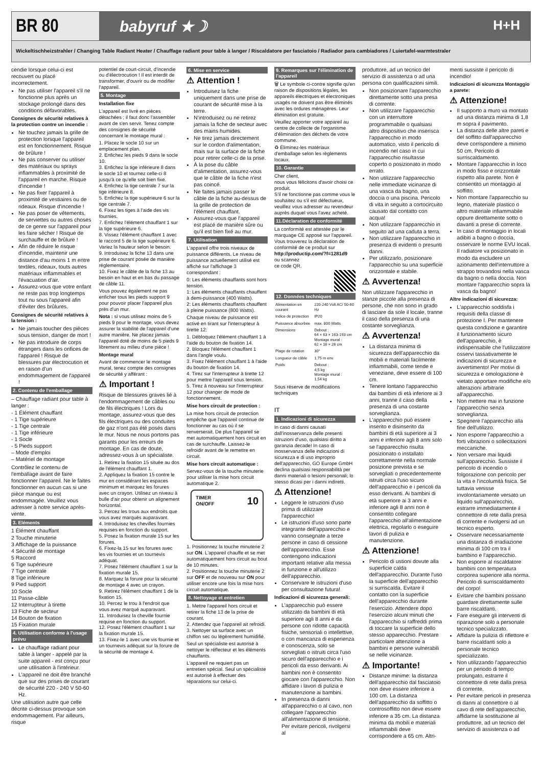BR 80
babyruf ★☽
H+H
Wickeltischheizstrahler / Changing Table Radiant Heater / Chauffage radiant pour table à langer / Riscaldatore per fasciatoio / Radiador para cambiadores / Luiertafel-warmtestraler
cendie lorsque celui-ci est recouvert ou placé incorrectement.
Ne pas utiliser l'appareil s'il ne fonctionne plus après un stockage prolongé dans des conditions défavorables.
Consignes de sécurité relatives à la protection contre un incendie :
Ne touchez jamais la grille de protection lorsque l'appareil est en fonctionnement. Risque de brûlure !
Ne pas conserver ou utiliser des matériaux ou sprays inflammables à proximité de l'appareil en marche. Risque d'incendie !
Ne pas fixer l'appareil à proximité de vestiaires ou de rideaux. Risque d'incendie !
Ne pas poser de vêtements, de serviettes ou autres choses de ce genre sur l'appareil pour les faire sécher ! Risque de surchauffe et de brûlure !
Afin de réduire le risque d'incendie, maintenir une distance d'au moins 1 m entre textiles, rideaux, touts autres matériaux inflammables et l'évacuation d'air.
Assurez-vous que votre enfant ne reste pas trop longtemps tout nu sous l'appareil afin d'éviter des brûlures.
Consignes de sécurité relatives à la tension :
Ne jamais toucher des pièces sous tension, danger de mort !
Ne pas introduire de corps étrangers dans les orifices de l'appareil ! Risque de blessures par électrocution et en raison d'un endommagement de l'appareil !
2. Contenu de l'emballage
– Chauffage radiant pour table à langer :
- 1 Élément chauffant
- 1 Tige supérieure
- 1 Tige centrale
- 1 Tige inférieure
- 1 Socle
- 5 Pieds support
– Mode d'emploi
– Matériel de montage
Contrôlez le contenu de l'emballage avant de faire fonctionner l'appareil. Ne le faites fonctionner en aucun cas si une pièce manque ou est endommagée. Veuillez vous adresser à notre service après-vente.
3. Eléments
1 Élément chauffant
2 Touche minuterie
3 Affichage de la puissance
4 Sécurité de montage
5 Raccord
6 Tige supérieure
7 Tige centrale
8 Tige inférieure
9 Pied support
10 Socle
11 Passe-câble
12 Interrupteur à tirette
13 Fiche de secteur
14 Bouton de fixation
15 Fixation murale
4. Utilisation conforme à l'usage prévu
Le chauffage radiant pour table à langer - appelé par la suite appareil - est conçu pour une utilisation à l'intérieur.
L'appareil ne doit être branché que sur des prises de courant de sécurité 220 - 240 V 50-60 Hz.
Une utilisation autre que celle décrite ci-dessus provoque son endommagement. Par ailleurs, risque
potentiel de court-circuit, d'incendie ou d'électrocution ! Il est interdit de transformer, d'ouvrir ou de modifier l'appareil.
5. Montage
Installation fixe
L'appareil est livré en pièces détachées ; il faut donc l'assembler avant de s'en servir. Tenez compte des consignes de sécurité concernant le montage mural :
1. Placez le socle 10 sur un emplacement plan.
2. Enfichez les pieds 9 dans le socle 10.
3. Enfichez la tige inférieure 8 dans le socle 10 et tournez celle-ci 8 jusqu'à ce qu'elle soit bien fixe.
4. Enfichez la tige centrale 7 sur la tige inférieure 8.
5. Enfichez la tige supérieure 6 sur la tige centrale 7.
6. Fixez les tiges à l'aide des vis fournies.
7. Enfichez l'élément chauffant 1 sur la tige supérieure 6.
8. Vissez l'élément chauffant 1 avec le raccord 5 de la tige supérieure 6. Variez la hauteur selon le besoin.
9. Introduisez la fiche 13 dans une prise de courant posée de manière réglementaire.
10. Fixez le câble de la fiche 13 au besoin en haut et en bas du passage de câble 11.
Vous pouvez également ne pas enficher tous les pieds support 9 pour pouvoir placer l'appareil plus près d'un mur.
Nota : si vous utilisez moins de 5 pieds 9 pour le montage, vous devez assurer la stabilité de l'appareil d'une autre manière. Ne placez jamais l'appareil doté de moins de 5 pieds 9 librement au milieu d'une pièce !
Montage mural
Avant de commencer le montage mural, tenez compte des consignes de sécurité y afférant :
⚠ Important !
Risque de blessures graves lié à l'endommagement de câbles ou de fils électriques ! Lors du montage, assurez-vous que des fils électriques ou des conduites de gaz n'ont pas été posés dans le mur. Nous ne nous portons pas garants pour les erreurs de montage. En cas de doute, adressez-vous à un spécialiste.
1. Retirez la fixation 15 située au dos de l'élément chauffant 1.
2. Appliquez la fixation 15 contre le mur en considérant les espaces minimum et marquez les forures avec un crayon. Utilisez un niveau à bulle d'air pour obtenir un alignement horizontal.
3. Percez les trous aux endroits que vous avez marqués auparavant.
4. Introduisez les chevilles fournies requises en fonction du support.
5. Posez la fixation murale 15 sur les forures.
6. Fixez-la 15 sur les forures avec les vis fournies et un tournevis adéquat.
7. Posez l'élément chauffant 1 sur la fixation murale 15.
8. Marquez la forure pour la sécurité de montage 4 avec un crayon.
9. Retirez l'élément chauffant 1 de la fixation 15.
10. Percez le trou à l'endroit que vous avez marqué auparavant.
11. Introduisez la cheville fournie requise en fonction du support.
12. Posez l'élément chauffant 1 sur la fixation murale 15.
13. Fixez-le 1 avec une vis fournie et un tournevis adéquat sur la forure de la sécurité de montage 4.
6. Mise en service
⚠ Attention !
Introduisez la fiche uniquement dans une prise de courant de sécurité mise à la terre.
N'introduisez ou ne retirez jamais la fiche de secteur avec des mains humides.
Ne tirez jamais directement sur le cordon d'alimentation, mais sur la surface de la fiche pour retirer celle-ci de la prise.
À la pose du câble d'alimentation, assurez-vous que le câble de la fiche n'est pas coincé.
Ne faites jamais passer le câble de la fiche au-dessus de la grille de protection de l'élément chauffant.
Assurez-vous que l'appareil est placé de manière sûre ou qu'il est bien fixé au mur.
7. Utilisation
L'appareil offre trois niveaux de puissance différents. Le niveau de puissance actuellement utilisé est affiché sur l'affichage 3 correspondant :
0: Les éléments chauffants sont hors tension.
1: Les éléments chauffants chauffent à demi-puissance (400 Watts).
2: Les éléments chauffants chauffent à pleine puissance (800 Watts).
Chaque niveau de puissance est activé en tirant sur l'interrupteur à tirette 12:
1. Débloquez l'élément chauffant 1 à l'aide du bouton de fixation 14.
2. Bloquez l'élément chauffant 1 dans l'angle voulu.
3. Fixez l'élément chauffant 1 à l'aide du bouton de fixation 14.
4. Tirez sur l'interrupteur à tirette 12 pour mettre l'appareil sous tension.
5. Tirez à nouveau sur l'interrupteur 12 pour changer de mode de fonctionnement.
Mise hors circuit de protection :
La mise hors circuit de protection empêche que l'appareil continue de fonctionner au cas où il se renverserait. De plus l'appareil se met automatiquement hors circuit en cas de surchauffe. Laissez-le refroidir avant de le remettre en circuit.
Mise hors circuit automatique :
Servez-vous de la touche minuterie pour utiliser la mise hors circuit automatique 2.
TIMER
ON/OFF 10
1. Positionnez la touche minuterie 2 sur ON. L'appareil chauffe et se met automatiquement hors circuit au bout de 10 minutes.
2. Positionnez la touche minuterie 2 sur OFF et de nouveau sur ON pour utiliser encore une fois la mise hors circuit automatique.
8. Nettoyage et entretien
1. Mettre l'appareil hors circuit et retirer la fiche 13 de la prise de courant.
2. Attendez que l'appareil ait refroidi.
3. Nettoyer sa surface avec un chiffon sec ou légèrement humidifié.
Seul un spécialiste est autorisé à nettoyer le réflecteur et les éléments chauffants.
L'appareil ne requiert pas un entretien spécial. Seul un spécialiste est autorisé à effectuer des réparations sur celui-ci.
9. Remarques sur l'élimination de l'appareil
🗑 Le symbole ci-contre signifie qu'en raison de dispositions légales, les appareils électriques et électroniques usagés ne doivent pas être éliminés avec les ordures ménagères. Leur élimination est gratuite.
Veuillez apporter votre appareil au centre de collecte de l'organisme d'élimination des déchets de votre commune.
♻ Éliminez-les matériaux d'emballage selon les règlements locaux.
10. Garantie
Cher client,
nous vous félicitons d'avoir choisi ce produit.
S'il ne fonctionne pas comme vous le souhaitez ou s'il est défectueux, veuillez vous adresser au revendeur auprès duquel vous l'avez acheté.
11.Déclaration de conformité
La conformité est attestée par le marquage CE apposé sur l'appareil.
Vous trouverez la déclaration de conformité de ce produit sur
http://productip.com/?f=1281d9
ou scannez
ce code QR.
12. Données techniques
| Alimentation en courant | 220-240 Volt AC/ 50-60 Hz |
| Indice de protection | IP20 |
| Puissance absorbée | max. 800 Watts |
| Dimensions | Debout : 64 × 63 × 163-193 cm Montage mural : 62 × 16 × 26 cm |
| Plage de rotation | 30° |
| Longueur de câble | 1,75 m env. |
| Poids | Debout : 4,5 kg Montage mural : 1,54 kg |
Sous réserve de modifications techniques
IT
1. Indicazioni di sicurezza
In caso di danni causati dall'inosservanza delle presenti istruzioni d'uso, qualsiasi diritto a garanzia decade! In caso di inosservanza delle indicazioni di sicurezza e di uso improprio dell'apparecchio, GO Europe GmbH declina qualsiasi responsabilità per danni materiali o lesioni personali; lo stesso dicasi per i danni indiretti.
⚠ Attenzione!
Leggere le istruzioni d'uso prima di utilizzare l'apparecchio!
Le istruzioni d'uso sono parte integrante dell'apparecchio e vanno consegnate a terze persone in caso di cessione dell'apparecchio. Esse contengono indicazioni importanti relative alla messa in funzione e all'utilizzo dell'apparecchio.
Conservare le istruzioni d'uso per consultazione futura!
Indicazioni di sicurezza generali:
L'apparecchio può essere utilizzato da bambini di età superiore agli 8 anni e da persone con ridotte capacità fisiche, sensoriali o intellettive, o con mancanza di esperienza e conoscenza, solo se sorvegliati o istruiti circa l'uso sicuro dell'apparecchio e i pericoli da esso derivanti. Ai bambini non è consentito giocare con l'apparecchio. Non affidare i lavori di pulizia e manutenzione ai bambini.
In presenza di danni all'apparecchio o al cavo, non collegare l'apparecchio all'alimentazione di tensione. Per evitare pericoli, rivolgersi al
produttore, ad un tecnico del servizio di assistenza o ad una persona con qualificazioni simili.
Non posizionare l'apparecchio direttamente sotto una presa di corrente.
Non utilizzare l'apparecchio con un interruttore programmabile o qualsiasi altro dispositivo che inserisca l'apparecchio in modo automatico, visto il pericolo di incendio nel caso in cui l'apparecchio risultasse coperto o posizionato in modo errato.
Non utilizzare l'apparecchio nelle immediate vicinanze di una vasca da bagno, una doccia o una piscina. Pericolo di vita in seguito a cortocircuito causato dal contatto con acqua!
Non utilizzare l'apparecchio in seguito ad una caduta a terra.
Non utilizzare l'apparecchio in presenza di evidenti o presunti danni.
Per utilizzarlo, posizionare l'apparecchio su una superficie orizzontale e stabile.
⚠ Avvertenza!
Non utilizzare l'apparecchio in stanze piccole alla presenza di persone, che non sono in grado di lasciare da sole il locale, tranne il caso della presenza di una costante sorveglianza.
⚠ Avvertenza!
La distanza minima di sicurezza dell'apparecchio da mobili e materiali facilmente infiammabili, come tende e veneziane, deve essere di 100 cm.
Tenere lontano l'apparecchio dai bambini di età inferiore ai 3 anni, tranne il caso della presenza di una costante sorveglianza.
L'apparecchio può essere inserito e disinserito da bambini di età superiore ai 3 anni e inferiore agli 8 anni solo se l'apparecchio risulta posizionato o installato correttamente nella normale posizione prevista e se sorvegliati o precedentemente istruiti circa l'uso sicuro dell'apparecchio e i pericoli da esso derivanti. Ai bambini di età superiore ai 3 anni e inferiore agli 8 anni non è consentito collegare l'apparecchio all'alimentazione elettrica, regolarlo o eseguire lavori di pulizia e manutenzione.
⚠ Attenzione!
Pericolo di ustioni dovute alla superficie calda dell'apparecchio. Durante l'uso la superficie dell'apparecchio si surriscalda. Evitare il contatto con la superficie dell'apparecchio durante l'esercizio. Attendere dopo l'esercizio alcuni minuti che l'apparecchio si raffreddi prima di toccare la superficie dello stesso apparecchio. Prestare particolare attenzione a bambini e persone vulnerabili se nelle vicinanze.
⚠ Importante!
Distanze minime: la distanza dell'apparecchio dal fasciatoio non deve essere inferiore a 100 cm. La distanza dell'apparecchio da soffitto o controsoffitto non deve essere inferiore a 35 cm. La distanza minima da mobili e materiali infiammabili deve corrispondere a 65 cm. Altri-
menti sussiste il pericolo di incendio!
Indicazioni di sicurezza Montaggio a parete:
⚠ Attenzione!
Il supporto a muro va montato ad una distanza minima di 1,8 m sopra il pavimento.
La distanza delle altre pareti e del soffitto dall'apparecchio deve corrispondere a minimo 50 cm. Pericolo di surriscaldamento.
Montare l'apparecchio in loco in modo fisso e orizzontale rispetto alla parete. Non è consentito un montaggio al soffitto.
Non montare l'apparecchio su legno, materiale plastico o altro materiale infiammabile oppure direttamente sotto o davanti a prese di corrente.
In caso di montaggio in locali adibiti a bagno o doccia, osservare le norme EVU locali. Il radiatore va posizionato in modo da escludere un azionamento dell'interruttore a strappo trovandosi nella vasca da bagno o nella doccia. Non montare l'apparecchio sopra la vasca da bagno!
Altre indicazioni di sicurezza:
L'apparecchio soddisfa i requisiti della classe di protezione I. Per mantenere questa condizione e garantire il funzionamento sicuro dell'apparecchio, è indispensabile che l'utilizzatore osservi tassativamente le indicazioni di sicurezza e avvertimento! Per motivi di sicurezza e omologazione è vietato apportare modifiche e/o alterazioni arbitrarie all'apparecchio.
Non mettere mai in funzione l'apparecchio senza sorveglianza.
Spegnere l'apparecchio alla fine dell'utilizzo.
Non esporre l'apparecchio a forti vibrazioni o sollecitazioni meccaniche.
Non versare mai liquidi sull'apparecchio. Sussiste il pericolo di incendio o folgorazione con pericolo per la vita e l'incolumità fisica. Se tuttavia venisse involontariamente versato un liquido sull'apparecchio, estrarre immediatamente il connettore di rete dalla presa di corrente e rivolgersi ad un tecnico esperto.
Osservare necessariamente una distanza di irradiazione minima di 100 cm tra il bambino e l'apparecchio.
Non esporre al riscaldatore bambini con temperatura corporea superiore alla norma. Pericolo di surriscaldamento del corpo!
Evitare che bambini possano guardare direttamente sulle barre riscaldanti.
Fare eseguire gli interventi di riparazione solo a personale tecnico specializzato.
Affidare la pulizia di riflettore e barre riscaldanti solo a personale tecnico specializzato.
Non utilizzando l'apparecchio per un periodo di tempo prolungato, estrarre il connettore di rete dalla presa di corrente.
Per evitare pericoli in presenza di danni al connettore o al cavo di rete dell'apparecchio, affidarne la sostituzione al produttore, ad un tecnico del servizio di assistenza o ad